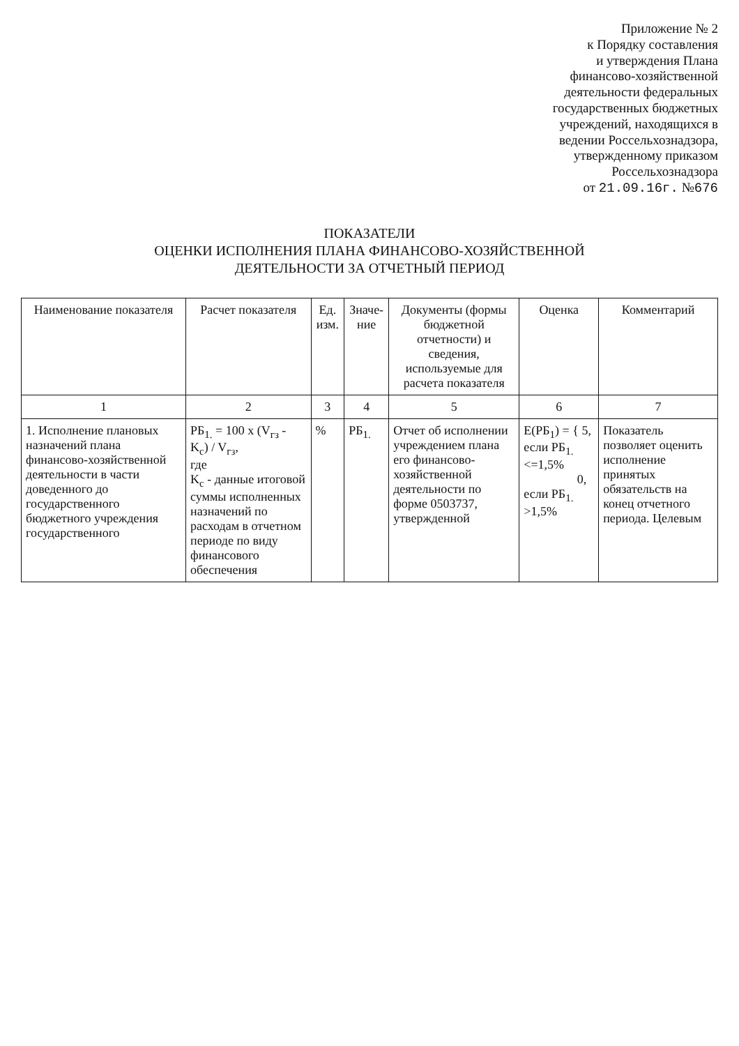Приложение № 2
к Порядку составления
и утверждения Плана
финансово-хозяйственной
деятельности федеральных
государственных бюджетных
учреждений, находящихся в
ведении Россельхознадзора,
утвержденному приказом
Россельхознадзора
от 21.09.16г. №676
ПОКАЗАТЕЛИ
ОЦЕНКИ ИСПОЛНЕНИЯ ПЛАНА ФИНАНСОВО-ХОЗЯЙСТВЕННОЙ
ДЕЯТЕЛЬНОСТИ ЗА ОТЧЕТНЫЙ ПЕРИОД
| Наименование показателя | Расчет показателя | Ед. изм. | Значе-ние | Документы (формы бюджетной отчетности) и сведения, используемые для расчета показателя | Оценка | Комментарий |
| --- | --- | --- | --- | --- | --- | --- |
| 1 | 2 | 3 | 4 | 5 | 6 | 7 |
| 1. Исполнение плановых назначений плана финансово-хозяйственной деятельности в части доведенного до государственного бюджетного учреждения государственного | РБ<sub>1.</sub> = 100 x (V<sub>гз</sub> - K<sub>c</sub>) / V<sub>гз</sub>, где K<sub>c</sub> - данные итоговой суммы исполненных назначений по расходам в отчетном периоде по виду финансового обеспечения | % | РБ<sub>1.</sub> | Отчет об исполнении учреждением плана его финансово-хозяйственной деятельности по форме 0503737, утвержденной | E(РБ<sub>1</sub>) = { 5, если РБ<sub>1.</sub> <=1,5% 0, если РБ<sub>1.</sub> >1,5% | Показатель позволяет оценить исполнение принятых обязательств на конец отчетного периода. Целевым |